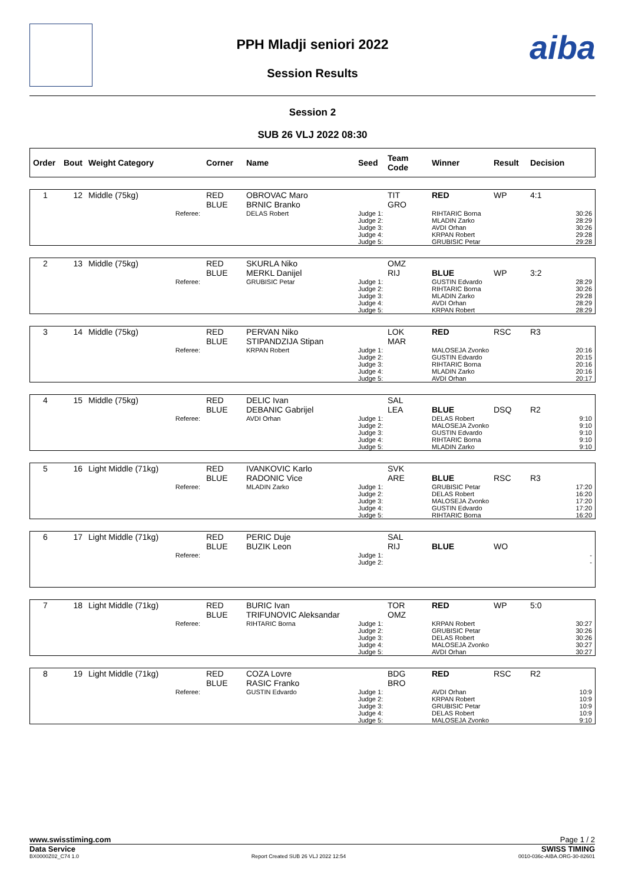aiba
PPH Mladji seniori 2022
Session Results
Session 2
SUB 26 VLJ 2022 08:30
| Order | Bout | Weight Category | Corner | Name | Seed | Team Code | Winner | Result | Decision |
| --- | --- | --- | --- | --- | --- | --- | --- | --- | --- |
| 1 | 12 | Middle (75kg) | RED BLUE | OBROVAC Maro BRNIC Branko | | TIT GRO | RED | WP | 4:1 |
| Referee: | | | | DELAS Robert | Judge 1: Judge 2: Judge 3: Judge 4: Judge 5: | | RIHTARIC Borna MLADIN Zarko AVDI Orhan KRPAN Robert GRUBISIC Petar | | 30:26 28:29 30:26 29:28 29:28 |
| 2 | 13 | Middle (75kg) | RED BLUE | SKURLA Niko MERKL Danijel | | OMZ RIJ | BLUE | WP | 3:2 |
| Referee: | | | | GRUBISIC Petar | Judge 1: Judge 2: Judge 3: Judge 4: Judge 5: | | GUSTIN Edvardo RIHTARIC Borna MLADIN Zarko AVDI Orhan KRPAN Robert | | 28:29 30:26 29:28 28:29 28:29 |
| 3 | 14 | Middle (75kg) | RED BLUE | PERVAN Niko STIPANDZIJA Stipan | | LOK MAR | RED | RSC | R3 |
| Referee: | | | | KRPAN Robert | Judge 1: Judge 2: Judge 3: Judge 4: Judge 5: | | MALOSEJA Zvonko GUSTIN Edvardo RIHTARIC Borna MLADIN Zarko AVDI Orhan | | 20:16 20:15 20:16 20:16 20:17 |
| 4 | 15 | Middle (75kg) | RED BLUE | DELIC Ivan DEBANIC Gabrijel | | SAL LEA | BLUE | DSQ | R2 |
| Referee: | | | | AVDI Orhan | Judge 1: Judge 2: Judge 3: Judge 4: Judge 5: | | DELAS Robert MALOSEJA Zvonko GUSTIN Edvardo RIHTARIC Borna MLADIN Zarko | | 9:10 9:10 9:10 9:10 9:10 |
| 5 | 16 | Light Middle (71kg) | RED BLUE | IVANKOVIC Karlo RADONIC Vice | | SVK ARE | BLUE | RSC | R3 |
| Referee: | | | | MLADIN Zarko | Judge 1: Judge 2: Judge 3: Judge 4: Judge 5: | | GRUBISIC Petar DELAS Robert MALOSEJA Zvonko GUSTIN Edvardo RIHTARIC Borna | | 17:20 16:20 17:20 17:20 16:20 |
| 6 | 17 | Light Middle (71kg) | RED BLUE | PERIC Duje BUZIK Leon | | SAL RIJ | BLUE | WO | |
| Referee: | | | | | Judge 1: Judge 2: | | | | - - |
| 7 | 18 | Light Middle (71kg) | RED BLUE | BURIC Ivan TRIFUNOVIC Aleksandar | | TOR OMZ | RED | WP | 5:0 |
| Referee: | | | | RIHTARIC Borna | Judge 1: Judge 2: Judge 3: Judge 4: Judge 5: | | KRPAN Robert GRUBISIC Petar DELAS Robert MALOSEJA Zvonko AVDI Orhan | | 30:27 30:26 30:26 30:27 30:27 |
| 8 | 19 | Light Middle (71kg) | RED BLUE | COZA Lovre RASIC Franko | | BDG BRO | RED | RSC | R2 |
| Referee: | | | | GUSTIN Edvardo | Judge 1: Judge 2: Judge 3: Judge 4: Judge 5: | | AVDI Orhan KRPAN Robert GRUBISIC Petar DELAS Robert MALOSEJA Zvonko | | 10:9 10:9 10:9 10:9 9:10 |
www.swisstiming.com Page 1 / 2
Data Service SWISS TIMING
BX0000Z02_C74 1.0 Report Created SUB 26 VLJ 2022 12:54 0010-036c-AIBA.ORG-30-82601